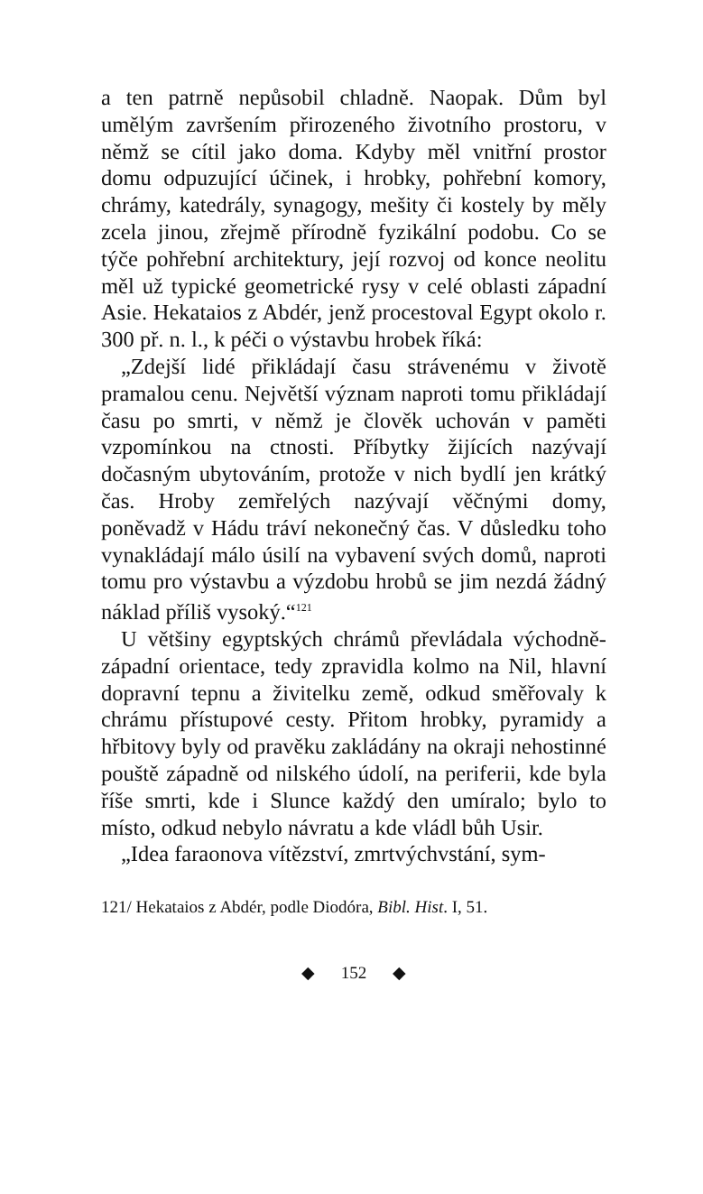a ten patrně nepůsobil chladně. Naopak. Dům byl umělým završením přirozeného životního prostoru, v němž se cítil jako doma. Kdyby měl vnitřní prostor domu odpuzující účinek, i hrobky, pohřební komory, chrámy, katedrály, synagogy, mešity či kostely by měly zcela jinou, zřejmě přírodně fyzikální podobu. Co se týče pohřební architektury, její rozvoj od konce neolitu měl už typické geometrické rysy v celé oblasti západní Asie. Hekataios z Abdér, jenž procestoval Egypt okolo r. 300 př. n. l., k péči o výstavbu hrobek říká:
„Zdejší lidé přikládají času strávenému v životě pramalou cenu. Největší význam naproti tomu přikládají času po smrti, v němž je člověk uchován v paměti vzpomínkou na ctnosti. Příbytky žijících nazývají dočasným ubytováním, protože v nich bydlí jen krátký čas. Hroby zemřelých nazývají věčnými domy, poněvadž v Hádu tráví nekonečný čas. V důsledku toho vynakládají málo úsilí na vybavení svých domů, naproti tomu pro výstavbu a výzdobu hrobů se jim nezdá žádný náklad příliš vysoký.“<sup>121</sup>
U většiny egyptských chrámů převládala východně-západní orientace, tedy zpravidla kolmo na Nil, hlavní dopravní tepnu a živitelku země, odkud směřovaly k chrámu přístupové cesty. Přitom hrobky, pyramidy a hřbitovy byly od pravěku zakládány na okraji nehostinné pouště západně od nilského údolí, na periferii, kde byla říše smrti, kde i Slunce každý den umíralo; bylo to místo, odkud nebylo návratu a kde vládl bůh Usir.
„Idea faraonova vítězství, zmrtvýchvstání, sym-
121/ Hekataios z Abdér, podle Diodóra, Bibl. Hist. I, 51.
◆ 152 ◆